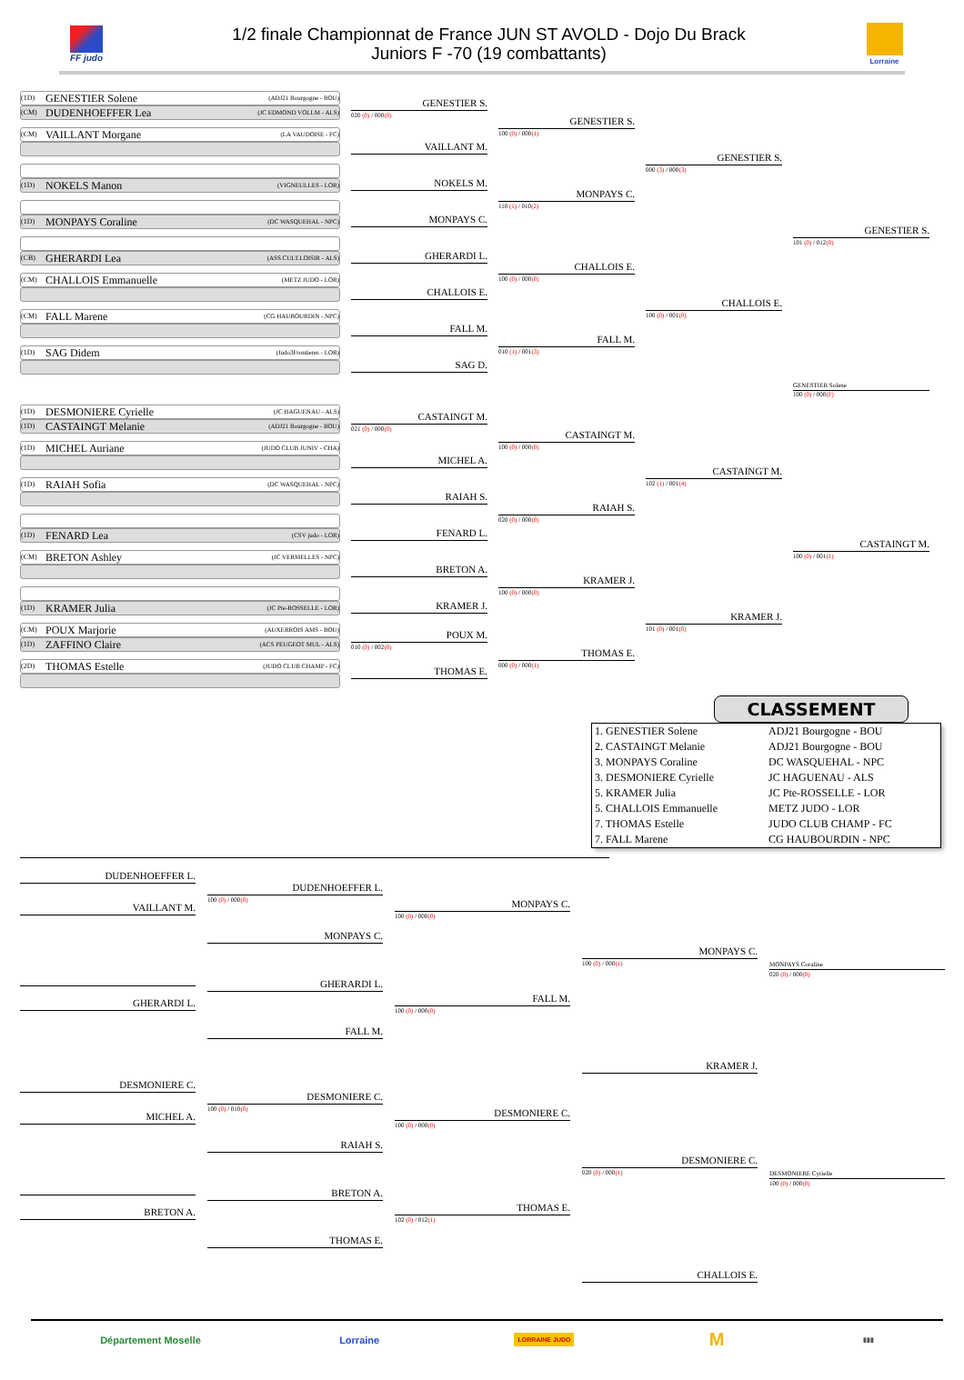FF judo
1/2 finale Championnat de France JUN ST AVOLD - Dojo Du Brack
Juniors F -70 (19 combattants)
Lorraine
(1D) GENESTIER Solene (ADJ21 Bourgogne - BOU)
(CM) DUDENHOEFFER Lea (JC EDMOND VOLLM - ALS)
(CM) VAILLANT Morgane (LA VAUDOISE - FC)
(1D) NOKELS Manon (VIGNEULLES - LOR)
(1D) MONPAYS Coraline (DC WASQUEHAL - NPC)
(CB) GHERARDI Lea (ASS.CULT.LOISIR - ALS)
(CM) CHALLOIS Emmanuelle (METZ JUDO - LOR)
(CM) FALL Marene (CG HAUBOURDIN - NPC)
(1D) SAG Didem (Judo3Frontieres - LOR)
(1D) DESMONIERE Cyrielle (JC HAGUENAU - ALS)
(1D) CASTAINGT Melanie (ADJ21 Bourgogne - BOU)
(1D) MICHEL Auriane (JUDO CLUB JUNIV - CHA)
(1D) RAIAH Sofia (DC WASQUEHAL - NPC)
(1D) FENARD Lea (CSV judo - LOR)
(CM) BRETON Ashley (JC VERMELLES - NPC)
(1D) KRAMER Julia (JC Pte-ROSSELLE - LOR)
(CM) POUX Marjorie (AUXERROIS AMS - BOU)
(1D) ZAFFINO Claire (ACS PEUGEOT MUL - ALS)
(2D) THOMAS Estelle (JUDO CLUB CHAMP - FC)
GENESTIER S.
020 (0) / 000(0)
VAILLANT M.
NOKELS M.
MONPAYS C.
GHERARDI L.
CHALLOIS E.
FALL M.
SAG D.
CASTAINGT M.
021 (0) / 000(0)
MICHEL A.
RAIAH S.
FENARD L.
BRETON A.
KRAMER J.
POUX M.
010 (0) / 002(0)
THOMAS E.
GENESTIER S.
100 (0) / 000(1)
MONPAYS C.
110 (1) / 010(2)
CHALLOIS E.
100 (0) / 000(0)
FALL M.
010 (1) / 001(3)
CASTAINGT M.
100 (0) / 000(0)
RAIAH S.
020 (0) / 000(0)
KRAMER J.
100 (0) / 000(0)
THOMAS E.
000 (0) / 000(1)
GENESTIER S.
000 (3) / 000(3)
CHALLOIS E.
100 (0) / 001(0)
CASTAINGT M.
102 (1) / 001(4)
KRAMER J.
101 (0) / 001(0)
GENESTIER S.
101 (0) / 012(0)
GENESTIER Solene
100 (0) / 000(F)
CASTAINGT M.
100 (0) / 001(1)
CLASSEMENT
| 1. GENESTIER Solene | ADJ21 Bourgogne - BOU |
| 2. CASTAINGT Melanie | ADJ21 Bourgogne - BOU |
| 3. MONPAYS Coraline | DC WASQUEHAL - NPC |
| 3. DESMONIERE Cyrielle | JC HAGUENAU - ALS |
| 5. KRAMER Julia | JC Pte-ROSSELLE - LOR |
| 5. CHALLOIS Emmanuelle | METZ JUDO - LOR |
| 7. THOMAS Estelle | JUDO CLUB CHAMP - FC |
| 7. FALL Marene | CG HAUBOURDIN - NPC |
DUDENHOEFFER L.
VAILLANT M.
GHERARDI L.
DUDENHOEFFER L.
100 (0) / 000(0)
MONPAYS C.
GHERARDI L.
FALL M.
MONPAYS C.
100 (0) / 000(0)
FALL M.
100 (0) / 000(0)
MONPAYS C.
100 (0) / 000(1)
KRAMER J.
MONPAYS Coraline
020 (0) / 000(0)
DESMONIERE C.
MICHEL A.
BRETON A.
DESMONIERE C.
100 (0) / 010(0)
RAIAH S.
BRETON A.
THOMAS E.
DESMONIERE C.
100 (0) / 000(0)
THOMAS E.
102 (0) / 012(1)
DESMONIERE C.
020 (0) / 000(1)
CHALLOIS E.
DESMONIERE Cyrielle
100 (0) / 000(0)
Département Moselle Lorraine LORRAINE JUDO M ▮▮▮